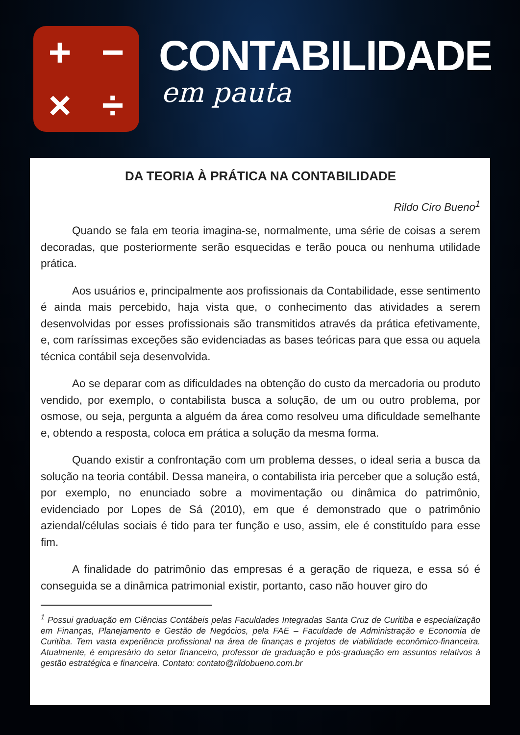+
−
×
÷
CONTABILIDADE
em pauta
DA TEORIA À PRÁTICA NA CONTABILIDADE
Rildo Ciro Bueno<sup>1</sup>
Quando se fala em teoria imagina-se, normalmente, uma série de coisas a serem decoradas, que posteriormente serão esquecidas e terão pouca ou nenhuma utilidade prática.
Aos usuários e, principalmente aos profissionais da Contabilidade, esse sentimento é ainda mais percebido, haja vista que, o conhecimento das atividades a serem desenvolvidas por esses profissionais são transmitidos através da prática efetivamente, e, com raríssimas exceções são evidenciadas as bases teóricas para que essa ou aquela técnica contábil seja desenvolvida.
Ao se deparar com as dificuldades na obtenção do custo da mercadoria ou produto vendido, por exemplo, o contabilista busca a solução, de um ou outro problema, por osmose, ou seja, pergunta a alguém da área como resolveu uma dificuldade semelhante e, obtendo a resposta, coloca em prática a solução da mesma forma.
Quando existir a confrontação com um problema desses, o ideal seria a busca da solução na teoria contábil. Dessa maneira, o contabilista iria perceber que a solução está, por exemplo, no enunciado sobre a movimentação ou dinâmica do patrimônio, evidenciado por Lopes de Sá (2010), em que é demonstrado que o patrimônio aziendal/células sociais é tido para ter função e uso, assim, ele é constituído para esse fim.
A finalidade do patrimônio das empresas é a geração de riqueza, e essa só é conseguida se a dinâmica patrimonial existir, portanto, caso não houver giro do
<sup>1</sup> Possui graduação em Ciências Contábeis pelas Faculdades Integradas Santa Cruz de Curitiba e especialização em Finanças, Planejamento e Gestão de Negócios, pela FAE – Faculdade de Administração e Economia de Curitiba. Tem vasta experiência profissional na área de finanças e projetos de viabilidade econômico-financeira. Atualmente, é empresário do setor financeiro, professor de graduação e pós-graduação em assuntos relativos à gestão estratégica e financeira. Contato: contato@rildobueno.com.br